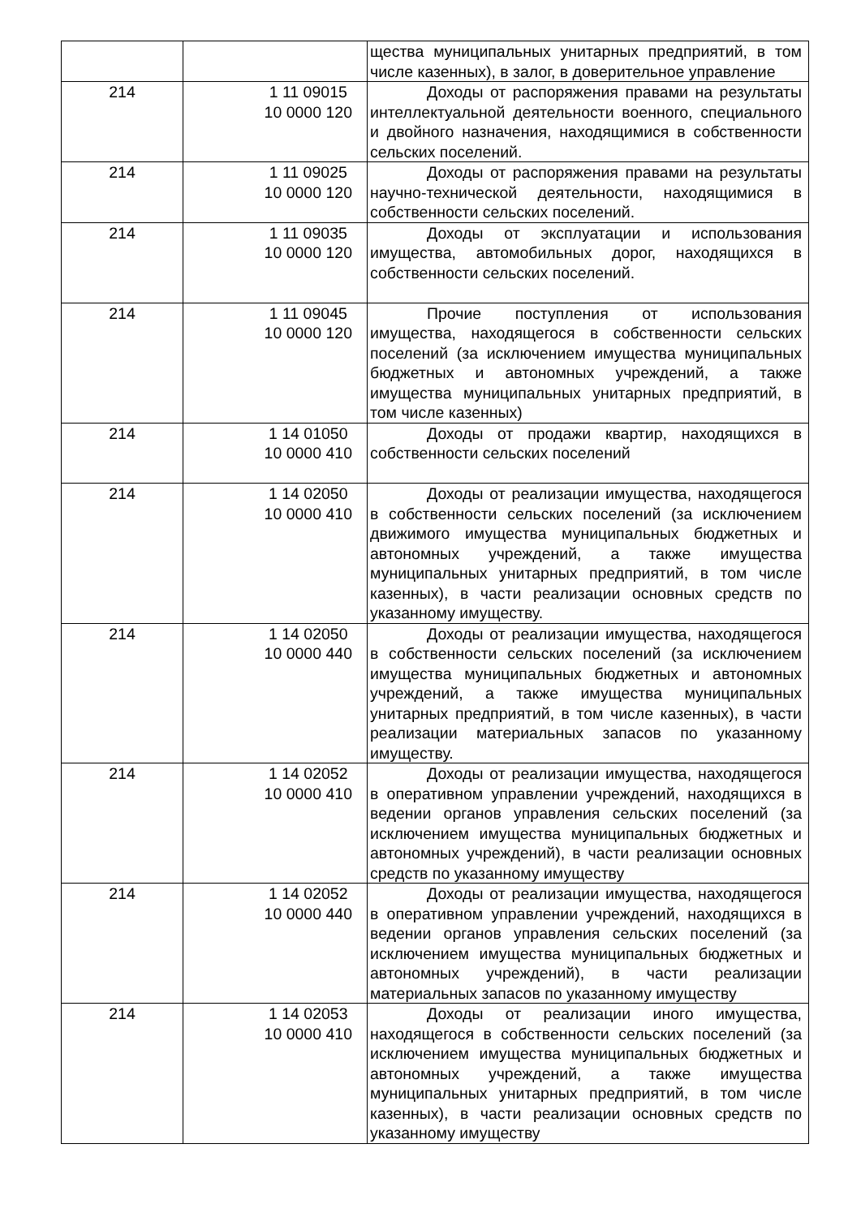| | | щества муниципальных унитарных предприятий, в том числе казенных), в залог, в доверительное управление |
| 214 | 1 11 09015 10 0000 120 | Доходы от распоряжения правами на результаты интеллектуальной деятельности военного, специального и двойного назначения, находящимися в собственности сельских поселений. |
| 214 | 1 11 09025 10 0000 120 | Доходы от распоряжения правами на результаты научно-технической деятельности, находящимися в собственности сельских поселений. |
| 214 | 1 11 09035 10 0000 120 | Доходы от эксплуатации и использования имущества, автомобильных дорог, находящихся в собственности сельских поселений. |
| 214 | 1 11 09045 10 0000 120 | Прочие поступления от использования имущества, находящегося в собственности сельских поселений (за исключением имущества муниципальных бюджетных и автономных учреждений, а также имущества муниципальных унитарных предприятий, в том числе казенных) |
| 214 | 1 14 01050 10 0000 410 | Доходы от продажи квартир, находящихся в собственности сельских поселений |
| 214 | 1 14 02050 10 0000 410 | Доходы от реализации имущества, находящегося в собственности сельских поселений (за исключением движимого имущества муниципальных бюджетных и автономных учреждений, а также имущества муниципальных унитарных предприятий, в том числе казенных), в части реализации основных средств по указанному имуществу. |
| 214 | 1 14 02050 10 0000 440 | Доходы от реализации имущества, находящегося в собственности сельских поселений (за исключением имущества муниципальных бюджетных и автономных учреждений, а также имущества муниципальных унитарных предприятий, в том числе казенных), в части реализации материальных запасов по указанному имуществу. |
| 214 | 1 14 02052 10 0000 410 | Доходы от реализации имущества, находящегося в оперативном управлении учреждений, находящихся в ведении органов управления сельских поселений (за исключением имущества муниципальных бюджетных и автономных учреждений), в части реализации основных средств по указанному имуществу |
| 214 | 1 14 02052 10 0000 440 | Доходы от реализации имущества, находящегося в оперативном управлении учреждений, находящихся в ведении органов управления сельских поселений (за исключением имущества муниципальных бюджетных и автономных учреждений), в части реализации материальных запасов по указанному имуществу |
| 214 | 1 14 02053 10 0000 410 | Доходы от реализации иного имущества, находящегося в собственности сельских поселений (за исключением имущества муниципальных бюджетных и автономных учреждений, а также имущества муниципальных унитарных предприятий, в том числе казенных), в части реализации основных средств по указанному имуществу |